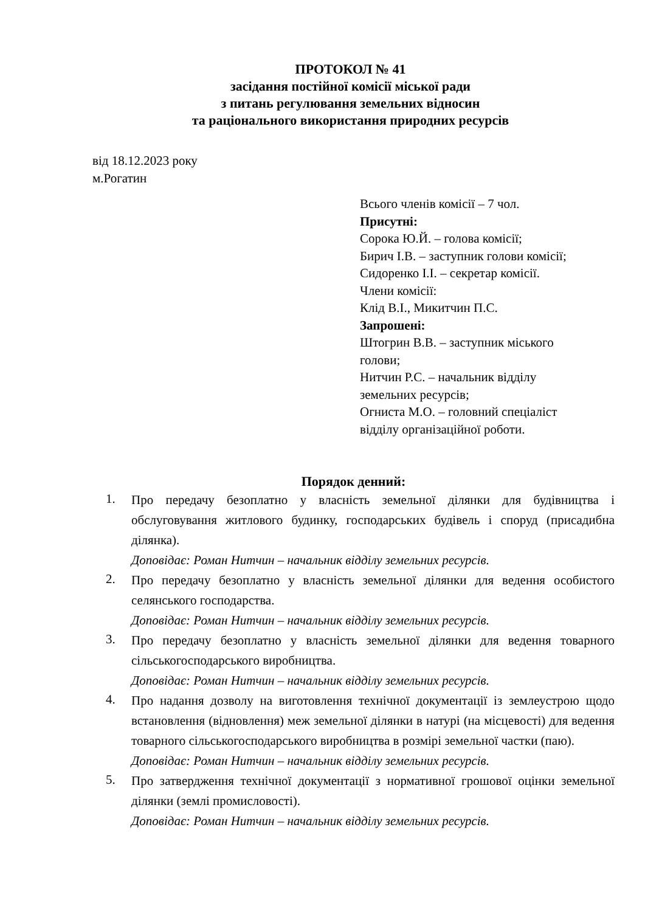ПРОТОКОЛ № 41
засідання постійної комісії міської ради
з питань регулювання земельних відносин
та раціонального використання природних ресурсів
від 18.12.2023 року
м.Рогатин
Всього членів комісії – 7 чол.
Присутні:
Сорока Ю.Й. – голова комісії;
Бирич І.В. – заступник голови комісії;
Сидоренко І.І. – секретар комісії.
Члени комісії:
Клід В.І., Микитчин П.С.
Запрошені:
Штогрин В.В. – заступник міського
голови;
Нитчин Р.С. – начальник відділу
земельних ресурсів;
Огниста М.О. – головний спеціаліст
відділу організаційної роботи.
Порядок денний:
1.
Про передачу безоплатно у власність земельної ділянки для будівництва і обслуговування житлового будинку, господарських будівель і споруд (присадибна ділянка).
Доповідає: Роман Нитчин – начальник відділу земельних ресурсів.
2.
Про передачу безоплатно у власність земельної ділянки для ведення особистого селянського господарства.
Доповідає: Роман Нитчин – начальник відділу земельних ресурсів.
3.
Про передачу безоплатно у власність земельної ділянки для ведення товарного сільськогосподарського виробництва.
Доповідає: Роман Нитчин – начальник відділу земельних ресурсів.
4.
Про надання дозволу на виготовлення технічної документації із землеустрою щодо встановлення (відновлення) меж земельної ділянки в натурі (на місцевості) для ведення товарного сільськогосподарського виробництва в розмірі земельної частки (паю).
Доповідає: Роман Нитчин – начальник відділу земельних ресурсів.
5.
Про затвердження технічної документації з нормативної грошової оцінки земельної ділянки (землі промисловості).
Доповідає: Роман Нитчин – начальник відділу земельних ресурсів.